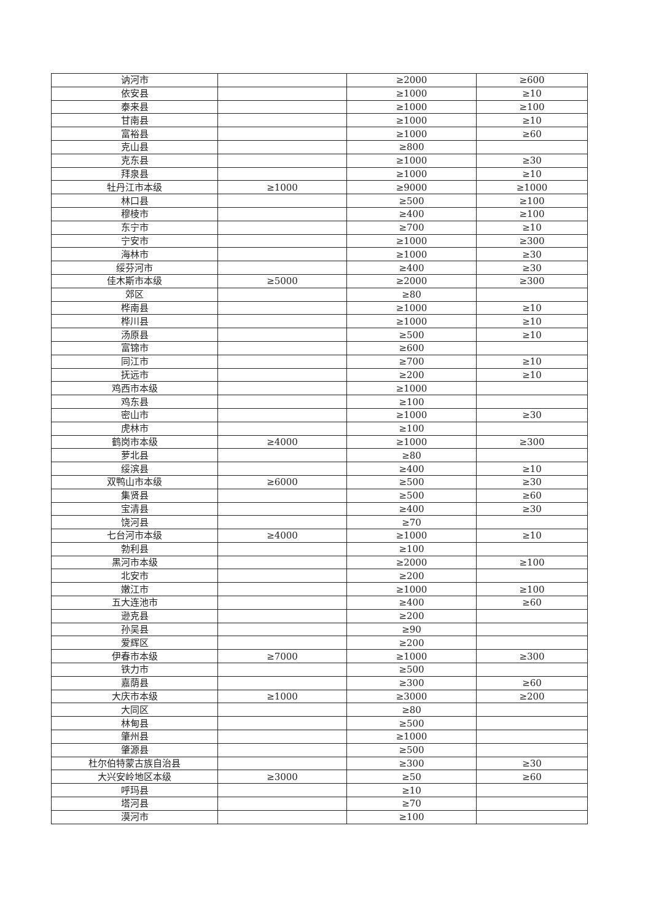| 讷河市 | | ≥2000 | ≥600 |
| 依安县 | | ≥1000 | ≥10 |
| 泰来县 | | ≥1000 | ≥100 |
| 甘南县 | | ≥1000 | ≥10 |
| 富裕县 | | ≥1000 | ≥60 |
| 克山县 | | ≥800 | |
| 克东县 | | ≥1000 | ≥30 |
| 拜泉县 | | ≥1000 | ≥10 |
| 牡丹江市本级 | ≥1000 | ≥9000 | ≥1000 |
| 林口县 | | ≥500 | ≥100 |
| 穆棱市 | | ≥400 | ≥100 |
| 东宁市 | | ≥700 | ≥10 |
| 宁安市 | | ≥1000 | ≥300 |
| 海林市 | | ≥1000 | ≥30 |
| 绥芬河市 | | ≥400 | ≥30 |
| 佳木斯市本级 | ≥5000 | ≥2000 | ≥300 |
| 郊区 | | ≥80 | |
| 桦南县 | | ≥1000 | ≥10 |
| 桦川县 | | ≥1000 | ≥10 |
| 汤原县 | | ≥500 | ≥10 |
| 富锦市 | | ≥600 | |
| 同江市 | | ≥700 | ≥10 |
| 抚远市 | | ≥200 | ≥10 |
| 鸡西市本级 | | ≥1000 | |
| 鸡东县 | | ≥100 | |
| 密山市 | | ≥1000 | ≥30 |
| 虎林市 | | ≥100 | |
| 鹤岗市本级 | ≥4000 | ≥1000 | ≥300 |
| 萝北县 | | ≥80 | |
| 绥滨县 | | ≥400 | ≥10 |
| 双鸭山市本级 | ≥6000 | ≥500 | ≥30 |
| 集贤县 | | ≥500 | ≥60 |
| 宝清县 | | ≥400 | ≥30 |
| 饶河县 | | ≥70 | |
| 七台河市本级 | ≥4000 | ≥1000 | ≥10 |
| 勃利县 | | ≥100 | |
| 黑河市本级 | | ≥2000 | ≥100 |
| 北安市 | | ≥200 | |
| 嫩江市 | | ≥1000 | ≥100 |
| 五大连池市 | | ≥400 | ≥60 |
| 逊克县 | | ≥200 | |
| 孙吴县 | | ≥90 | |
| 爱辉区 | | ≥200 | |
| 伊春市本级 | ≥7000 | ≥1000 | ≥300 |
| 铁力市 | | ≥500 | |
| 嘉荫县 | | ≥300 | ≥60 |
| 大庆市本级 | ≥1000 | ≥3000 | ≥200 |
| 大同区 | | ≥80 | |
| 林甸县 | | ≥500 | |
| 肇州县 | | ≥1000 | |
| 肇源县 | | ≥500 | |
| 杜尔伯特蒙古族自治县 | | ≥300 | ≥30 |
| 大兴安岭地区本级 | ≥3000 | ≥50 | ≥60 |
| 呼玛县 | | ≥10 | |
| 塔河县 | | ≥70 | |
| 漠河市 | | ≥100 | |